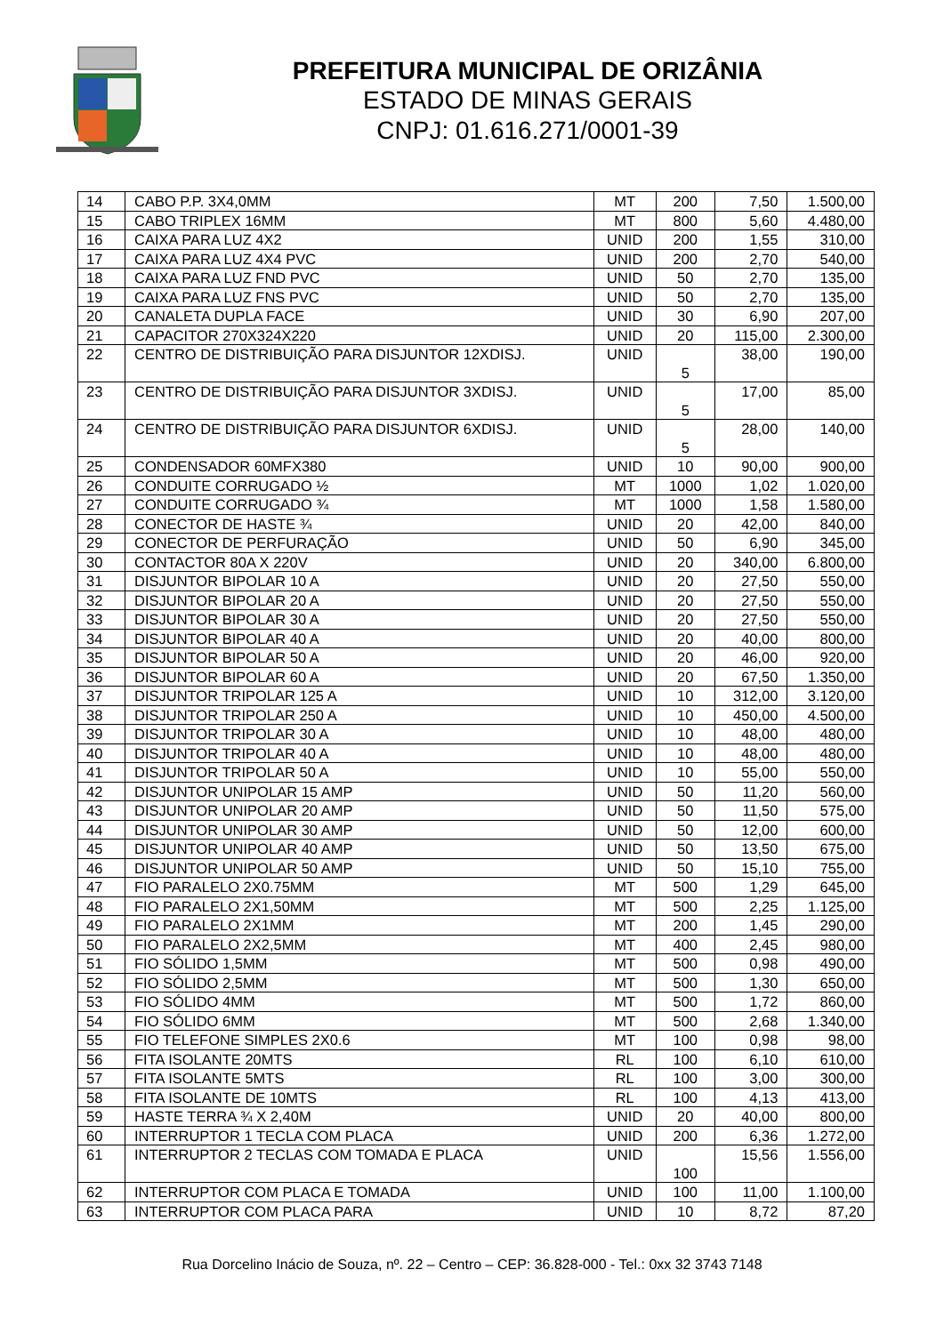PREFEITURA MUNICIPAL DE ORIZÂNIA
ESTADO DE MINAS GERAIS
CNPJ: 01.616.271/0001-39
| 14 | CABO P.P. 3X4,0MM | MT | 200 | 7,50 | 1.500,00 |
| 15 | CABO TRIPLEX 16MM | MT | 800 | 5,60 | 4.480,00 |
| 16 | CAIXA PARA LUZ 4X2 | UNID | 200 | 1,55 | 310,00 |
| 17 | CAIXA PARA LUZ 4X4 PVC | UNID | 200 | 2,70 | 540,00 |
| 18 | CAIXA PARA LUZ FND PVC | UNID | 50 | 2,70 | 135,00 |
| 19 | CAIXA PARA LUZ FNS PVC | UNID | 50 | 2,70 | 135,00 |
| 20 | CANALETA DUPLA FACE | UNID | 30 | 6,90 | 207,00 |
| 21 | CAPACITOR 270X324X220 | UNID | 20 | 115,00 | 2.300,00 |
| 22 | CENTRO DE DISTRIBUIÇÃO PARA DISJUNTOR 12XDISJ. | UNID | 5 | 38,00 | 190,00 |
| 23 | CENTRO DE DISTRIBUIÇÃO PARA DISJUNTOR 3XDISJ. | UNID | 5 | 17,00 | 85,00 |
| 24 | CENTRO DE DISTRIBUIÇÃO PARA DISJUNTOR 6XDISJ. | UNID | 5 | 28,00 | 140,00 |
| 25 | CONDENSADOR 60MFX380 | UNID | 10 | 90,00 | 900,00 |
| 26 | CONDUITE CORRUGADO ½ | MT | 1000 | 1,02 | 1.020,00 |
| 27 | CONDUITE CORRUGADO ¾ | MT | 1000 | 1,58 | 1.580,00 |
| 28 | CONECTOR DE HASTE ¾ | UNID | 20 | 42,00 | 840,00 |
| 29 | CONECTOR DE PERFURAÇÃO | UNID | 50 | 6,90 | 345,00 |
| 30 | CONTACTOR 80A X 220V | UNID | 20 | 340,00 | 6.800,00 |
| 31 | DISJUNTOR BIPOLAR 10 A | UNID | 20 | 27,50 | 550,00 |
| 32 | DISJUNTOR BIPOLAR 20 A | UNID | 20 | 27,50 | 550,00 |
| 33 | DISJUNTOR BIPOLAR 30 A | UNID | 20 | 27,50 | 550,00 |
| 34 | DISJUNTOR BIPOLAR 40 A | UNID | 20 | 40,00 | 800,00 |
| 35 | DISJUNTOR BIPOLAR 50 A | UNID | 20 | 46,00 | 920,00 |
| 36 | DISJUNTOR BIPOLAR 60 A | UNID | 20 | 67,50 | 1.350,00 |
| 37 | DISJUNTOR TRIPOLAR 125 A | UNID | 10 | 312,00 | 3.120,00 |
| 38 | DISJUNTOR TRIPOLAR 250 A | UNID | 10 | 450,00 | 4.500,00 |
| 39 | DISJUNTOR TRIPOLAR 30 A | UNID | 10 | 48,00 | 480,00 |
| 40 | DISJUNTOR TRIPOLAR 40 A | UNID | 10 | 48,00 | 480,00 |
| 41 | DISJUNTOR TRIPOLAR 50 A | UNID | 10 | 55,00 | 550,00 |
| 42 | DISJUNTOR UNIPOLAR 15 AMP | UNID | 50 | 11,20 | 560,00 |
| 43 | DISJUNTOR UNIPOLAR 20 AMP | UNID | 50 | 11,50 | 575,00 |
| 44 | DISJUNTOR UNIPOLAR 30 AMP | UNID | 50 | 12,00 | 600,00 |
| 45 | DISJUNTOR UNIPOLAR 40 AMP | UNID | 50 | 13,50 | 675,00 |
| 46 | DISJUNTOR UNIPOLAR 50 AMP | UNID | 50 | 15,10 | 755,00 |
| 47 | FIO PARALELO 2X0.75MM | MT | 500 | 1,29 | 645,00 |
| 48 | FIO PARALELO 2X1,50MM | MT | 500 | 2,25 | 1.125,00 |
| 49 | FIO PARALELO 2X1MM | MT | 200 | 1,45 | 290,00 |
| 50 | FIO PARALELO 2X2,5MM | MT | 400 | 2,45 | 980,00 |
| 51 | FIO SÓLIDO 1,5MM | MT | 500 | 0,98 | 490,00 |
| 52 | FIO SÓLIDO 2,5MM | MT | 500 | 1,30 | 650,00 |
| 53 | FIO SÓLIDO 4MM | MT | 500 | 1,72 | 860,00 |
| 54 | FIO SÓLIDO 6MM | MT | 500 | 2,68 | 1.340,00 |
| 55 | FIO TELEFONE SIMPLES 2X0.6 | MT | 100 | 0,98 | 98,00 |
| 56 | FITA ISOLANTE 20MTS | RL | 100 | 6,10 | 610,00 |
| 57 | FITA ISOLANTE 5MTS | RL | 100 | 3,00 | 300,00 |
| 58 | FITA ISOLANTE DE 10MTS | RL | 100 | 4,13 | 413,00 |
| 59 | HASTE TERRA ¾ X 2,40M | UNID | 20 | 40,00 | 800,00 |
| 60 | INTERRUPTOR 1 TECLA COM PLACA | UNID | 200 | 6,36 | 1.272,00 |
| 61 | INTERRUPTOR 2 TECLAS COM TOMADA E PLACA | UNID | 100 | 15,56 | 1.556,00 |
| 62 | INTERRUPTOR COM PLACA E TOMADA | UNID | 100 | 11,00 | 1.100,00 |
| 63 | INTERRUPTOR COM PLACA PARA | UNID | 10 | 8,72 | 87,20 |
Rua Dorcelino Inácio de Souza, nº. 22 – Centro – CEP: 36.828-000 - Tel.: 0xx 32 3743 7148